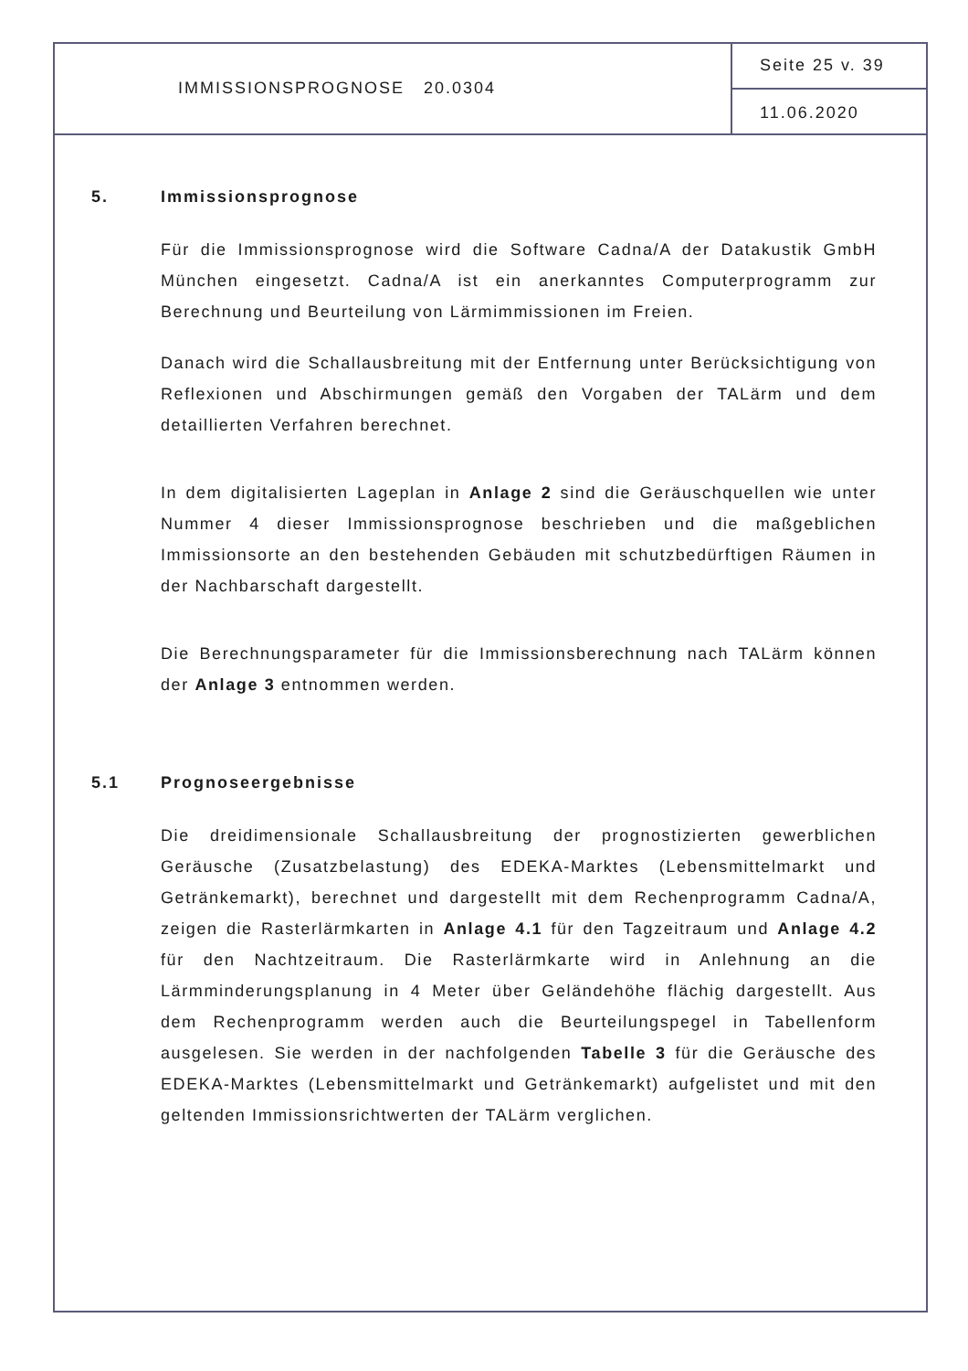IMMISSIONSPROGNOSE 20.0304
Seite 25 v. 39
11.06.2020
5. Immissionsprognose
Für die Immissionsprognose wird die Software Cadna/A der Datakustik GmbH München eingesetzt. Cadna/A ist ein anerkanntes Computerprogramm zur Berechnung und Beurteilung von Lärmimmissionen im Freien.
Danach wird die Schallausbreitung mit der Entfernung unter Berücksichtigung von Reflexionen und Abschirmungen gemäß den Vorgaben der TALärm und dem detaillierten Verfahren berechnet.
In dem digitalisierten Lageplan in Anlage 2 sind die Geräuschquellen wie unter Nummer 4 dieser Immissionsprognose beschrieben und die maßgeblichen Immissionsorte an den bestehenden Gebäuden mit schutzbedürftigen Räumen in der Nachbarschaft dargestellt.
Die Berechnungsparameter für die Immissionsberechnung nach TALärm können der Anlage 3 entnommen werden.
5.1 Prognoseergebnisse
Die dreidimensionale Schallausbreitung der prognostizierten gewerblichen Geräusche (Zusatzbelastung) des EDEKA-Marktes (Lebensmittelmarkt und Getränkemarkt), berechnet und dargestellt mit dem Rechenprogramm Cadna/A, zeigen die Rasterlärmkarten in Anlage 4.1 für den Tagzeitraum und Anlage 4.2 für den Nachtzeitraum. Die Rasterlärmkarte wird in Anlehnung an die Lärmminderungsplanung in 4 Meter über Geländehöhe flächig dargestellt. Aus dem Rechenprogramm werden auch die Beurteilungspegel in Tabellenform ausgelesen. Sie werden in der nachfolgenden Tabelle 3 für die Geräusche des EDEKA-Marktes (Lebensmittelmarkt und Getränkemarkt) aufgelistet und mit den geltenden Immissionsrichtwerten der TALärm verglichen.